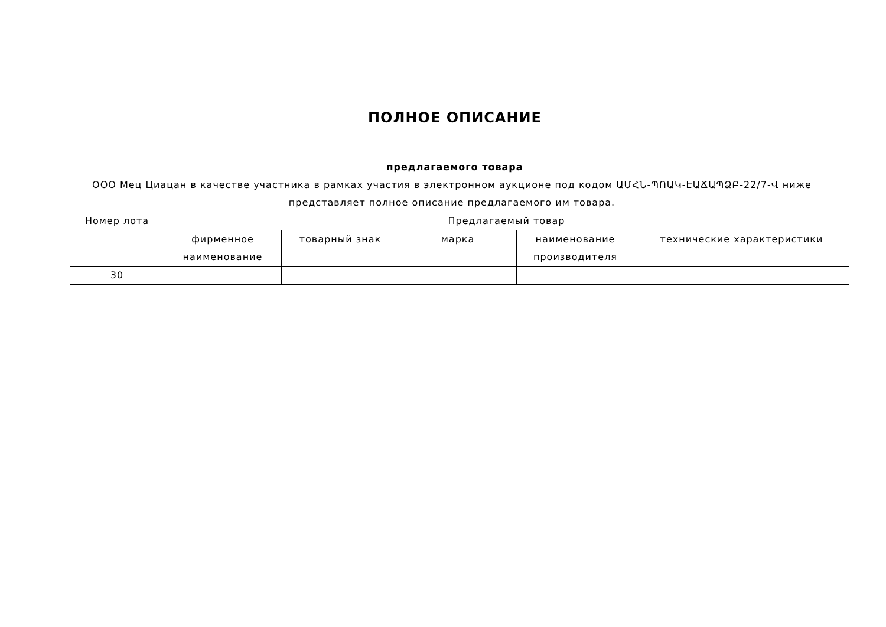ПОЛНОЕ ОПИСАНИЕ
предлагаемого товара
ООО Мец Циацан в качестве участника в рамках участия в электронном аукционе под кодом ԱՄՀՆ-ՊՈԱԿ-ԷԱՃԱՊՁԲ-22/7-Վ ниже представляет полное описание предлагаемого им товара.
| Номер лота | Предлагаемый товар | | | | |
| --- | --- | --- | --- | --- | --- |
| | фирменное наименование | товарный знак | марка | наименование производителя | технические характеристики |
| 30 | | | | | |